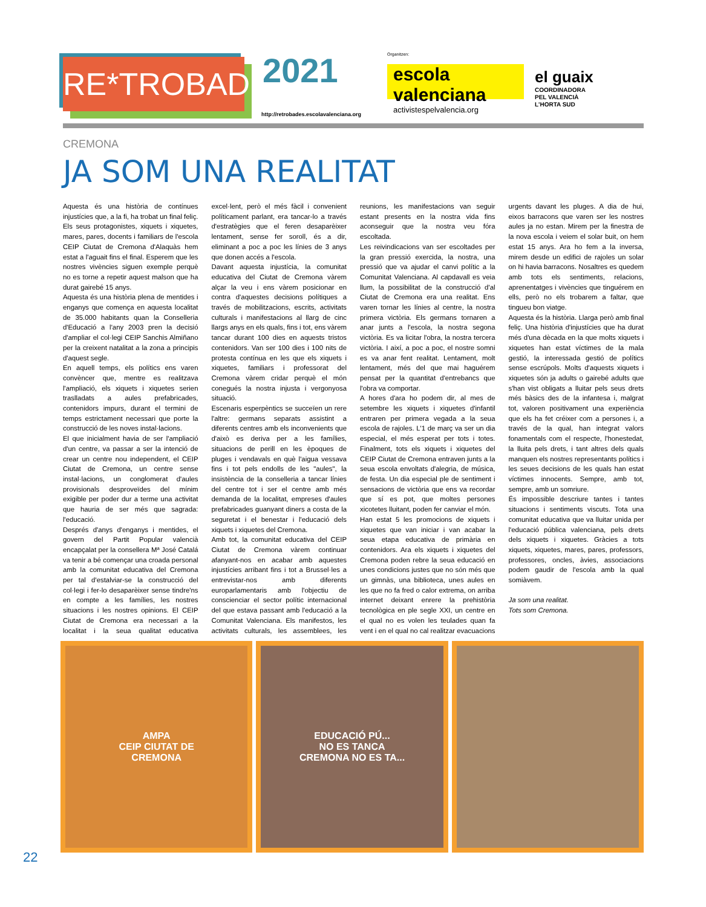RE*TROBADES
2021
http://retrobades.escolavalenciana.org
Organitzen:
escola valenciana
activistespelvalencia.org
el guaix COORDINADORA
PEL VALENCIÀ
L'HORTA SUD
CREMONA
JA SOM UNA REALITAT
Aquesta és una història de contínues injustícies que, a la fi, ha trobat un final feliç. Els seus protagonistes, xiquets i xiquetes, mares, pares, docents i familiars de l'escola CEIP Ciutat de Cremona d'Alaquàs hem estat a l'aguait fins el final. Esperem que les nostres vivències siguen exemple perquè no es torne a repetir aquest malson que ha durat gairebé 15 anys.
Aquesta és una història plena de mentides i enganys que comença en aquesta localitat de 35.000 habitants quan la Conselleria d'Educació a l'any 2003 pren la decisió d'ampliar el col·legi CEIP Sanchis Almiñano per la creixent natalitat a la zona a principis d'aquest segle.
En aquell temps, els polítics ens varen convèncer que, mentre es realitzava l'ampliació, els xiquets i xiquetes serien traslladats a aules prefabricades, contenidors impurs, durant el termini de temps estrictament necessari que porte la construcció de les noves instal·lacions.
El que inicialment havia de ser l'ampliació d'un centre, va passar a ser la intenció de crear un centre nou independent, el CEIP Ciutat de Cremona, un centre sense instal·lacions, un conglomerat d'aules provisionals desproveïdes del mínim exigible per poder dur a terme una activitat que hauria de ser més que sagrada: l'educació.
Després d'anys d'enganys i mentides, el govern del Partit Popular valencià encapçalat per la consellera Mª José Catalá va tenir a bé començar una croada personal amb la comunitat educativa del Cremona per tal d'estalviar-se la construcció del col·legi i fer-lo desaparèixer sense tindre'ns en compte a les famílies, les nostres situacions i les nostres opinions. El CEIP Ciutat de Cremona era necessari a la localitat i la seua qualitat educativa excel·lent, però el més fàcil i convenient políticament parlant, era tancar-lo a través d'estratègies que el feren desaparèixer lentament, sense fer soroll, és a dir, eliminant a poc a poc les línies de 3 anys que donen accés a l'escola.
Davant aquesta injustícia, la comunitat educativa del Ciutat de Cremona vàrem alçar la veu i ens vàrem posicionar en contra d'aquestes decisions polítiques a través de mobilitzacions, escrits, activitats culturals i manifestacions al llarg de cinc llargs anys en els quals, fins i tot, ens vàrem tancar durant 100 dies en aquests tristos contenidors. Van ser 100 dies i 100 nits de protesta contínua en les que els xiquets i xiquetes, familiars i professorat del Cremona vàrem cridar perquè el món conegués la nostra injusta i vergonyosa situació.
Escenaris esperpèntics se succeïen un rere l'altre: germans separats assistint a diferents centres amb els inconvenients que d'això es deriva per a les famílies, situacions de perill en les èpoques de pluges i vendavals en què l'aigua vessava fins i tot pels endolls de les "aules", la insistència de la conselleria a tancar línies del centre tot i ser el centre amb més demanda de la localitat, empreses d'aules prefabricades guanyant diners a costa de la seguretat i el benestar i l'educació dels xiquets i xiquetes del Cremona.
Amb tot, la comunitat educativa del CEIP Ciutat de Cremona vàrem continuar afanyant-nos en acabar amb aquestes injustícies arribant fins i tot a Brussel·les a entrevistar-nos amb diferents europarlamentaris amb l'objectiu de conscienciar el sector polític internacional del que estava passant amb l'educació a la Comunitat Valenciana. Els manifestos, les activitats culturals, les assemblees, les reunions, les manifestacions van seguir estant presents en la nostra vida fins aconseguir que la nostra veu fóra escoltada.
Les reivindicacions van ser escoltades per la gran pressió exercida, la nostra, una pressió que va ajudar el canvi polític a la Comunitat Valenciana. Al capdavall es veia llum, la possibilitat de la construcció d'al Ciutat de Cremona era una realitat. Ens varen tornar les línies al centre, la nostra primera victòria. Els germans tornaren a anar junts a l'escola, la nostra segona victòria. Es va licitar l'obra, la nostra tercera victòria. I així, a poc a poc, el nostre somni es va anar fent realitat. Lentament, molt lentament, més del que mai haguérem pensat per la quantitat d'entrebancs que l'obra va comportar.
A hores d'ara ho podem dir, al mes de setembre les xiquets i xiquetes d'infantil entraren per primera vegada a la seua escola de rajoles. L'1 de març va ser un dia especial, el més esperat per tots i totes. Finalment, tots els xiquets i xiquetes del CEIP Ciutat de Cremona entraven junts a la seua escola envoltats d'alegria, de música, de festa. Un dia especial ple de sentiment i sensacions de victòria que ens va recordar que sí es pot, que moltes persones xicotetes lluitant, poden fer canviar el món.
Han estat 5 les promocions de xiquets i xiquetes que van iniciar i van acabar la seua etapa educativa de primària en contenidors. Ara els xiquets i xiquetes del Cremona poden rebre la seua educació en unes condicions justes que no són més que un gimnàs, una biblioteca, unes aules en les que no fa fred o calor extrema, on arriba internet deixant enrere la prehistòria tecnològica en ple segle XXI, un centre en el qual no es volen les teulades quan fa vent i en el qual no cal realitzar evacuacions urgents davant les pluges. A dia de hui, eixos barracons que varen ser les nostres aules ja no estan. Mirem per la finestra de la nova escola i veiem el solar buit, on hem estat 15 anys. Ara ho fem a la inversa, mirem desde un edifici de rajoles un solar on hi havia barracons. Nosaltres es quedem amb tots els sentiments, relacions, aprenentatges i vivències que tinguérem en ells, però no els trobarem a faltar, que tingueu bon viatge.
Aquesta és la història. Llarga però amb final feliç. Una història d'injustícies que ha durat més d'una dècada en la que molts xiquets i xiquetes han estat víctimes de la mala gestió, la interessada gestió de polítics sense escrúpols. Molts d'aquests xiquets i xiquetes són ja adults o gairebé adults que s'han vist obligats a lluitar pels seus drets més bàsics des de la infantesa i, malgrat tot, valoren positivament una experiència que els ha fet créixer com a persones i, a través de la qual, han integrat valors fonamentals com el respecte, l'honestedat, la lluita pels drets, i tant altres dels quals manquen els nostres representants polítics i les seues decisions de les quals han estat víctimes innocents. Sempre, amb tot, sempre, amb un somriure.
És impossible descriure tantes i tantes situacions i sentiments viscuts. Tota una comunitat educativa que va lluitar unida per l'educació pública valenciana, pels drets dels xiquets i xiquetes. Gràcies a tots xiquets, xiquetes, mares, pares, professors, professores, oncles, àvies, associacions podem gaudir de l'escola amb la qual somiàvem.
Ja som una realitat.
Tots som Cremona.
AMPA
CEIP CIUTAT DE
CREMONA
EDUCACIÓ PÚ...
NO ES TANCA
CREMONA NO ES TA...
22